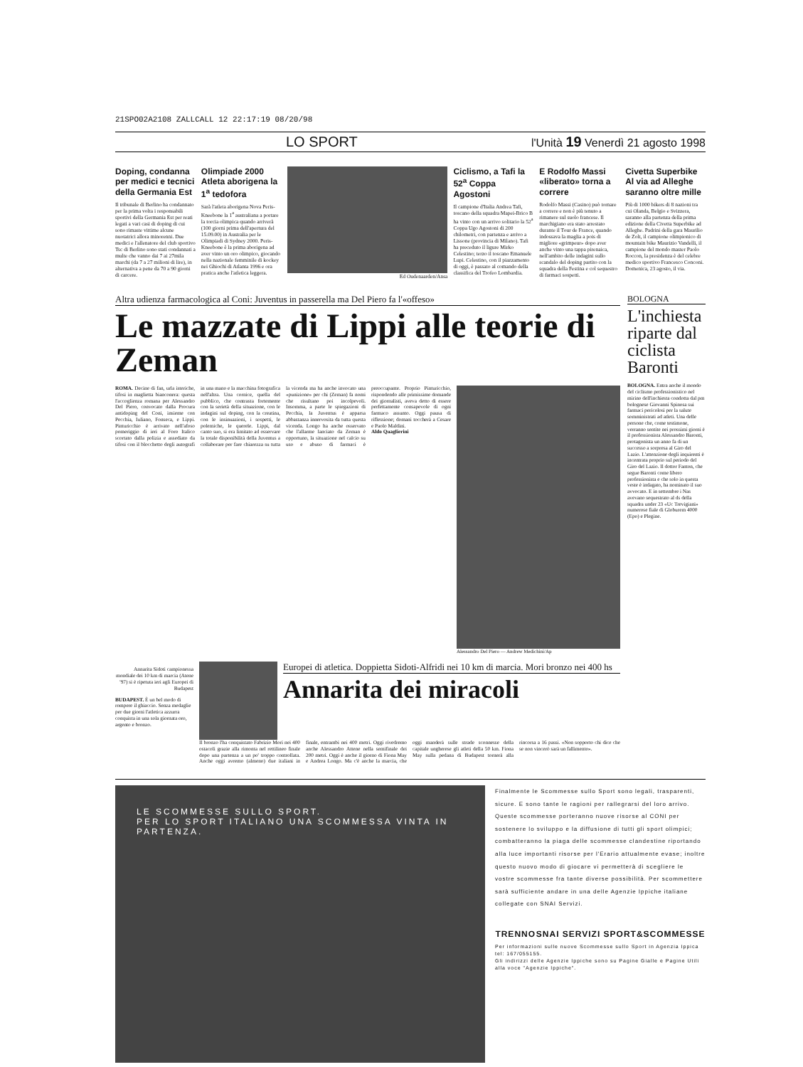21SPO02A2108 ZALLCALL 12 22:17:19 08/20/98
LO SPORT l'Unità 19 Venerdì 21 agosto 1998
Doping, condanna per medici e tecnici della Germania Est
Il tribunale di Berlino ha condannato per la prima volta i responsabili sportivi della Germania Est per reati legati a vari casi di doping di cui sono rimaste vittime alcune nuotatrici allora minorenni. Due medici e l'allenatore del club sportivo Tsc di Berlino sono stati condannati a multe che vanno dai 7 ai 27mila marchi (da 7 a 27 milioni di lire), in alternativa a pene da 70 a 90 giorni di carcere.
Olimpiade 2000 Atleta aborigena la 1<sup>a</sup> tedofora
Sarà l'atleta aborigena Nova Peris-Kneebone la 1<sup>a</sup> australiana a portare la torcia olimpica quando arriverà (100 giorni prima dell'apertura del 15.09.00) in Australia per le Olimpiadi di Sydney 2000. Peris-Kneebone è la prima aborigena ad aver vinto un oro olimpico, giocando nella nazionale femminile di kockey nei Ghiochi di Atlanta 1996 e ora pratica anche l'atletica leggera.
Ed Oudenaarden/Ansa
Ciclismo, a Tafi la 52<sup>a</sup> Coppa Agostoni
Il campione d'Italia Andrea Tafi, toscano della squadra Mapei-Brico B ha vinto con un arrivo solitario la 52<sup>a</sup> Coppa Ugo Agostoni di 200 chilometri, con partenza e arrivo a Lissone (provincia di Milano). Tafi ha preceduto il ligure Mirko Celestino; terzo il toscano Emanuele Lupi. Celestino, con il piazzamento di oggi, è passato al comando della classifica del Trofeo Lombardia.
E Rodolfo Massi «liberato» torna a correre
Rodolfo Massi (Casino) può tornare a correre e non è più tenuto a rimanere sul suolo francese. Il marchigiano era stato arrestato durante il Tour de France, quando indossava la maglia a pois di migliore «grimpeur» dopo aver anche vinto una tappa pirenaica, nell'ambito delle indagini sullo scandalo del doping partito con la squadra della Festina e col sequestro di farmaci sospetti.
Civetta Superbike Al via ad Alleghe saranno oltre mille
Più di 1000 bikers di 8 nazioni tra cui Olanda, Belgio e Svizzera, saranno alla partenza della prima edizione della Civetta Superbike ad Alleghe. Padrini della gara Maurilio de Zolt, il campione olimpionico di mountain bike Maurizio Vandelli, il campione del mondo master Paolo Roccon, la presidenza è del celebre medico sportivo Francesco Conconi. Domenica, 23 agosto, il via.
Altra udienza farmacologica al Coni: Juventus in passerella ma Del Piero fa l'«offeso»
Le mazzate di Lippi alle teorie di Zeman
ROMA. Decine di fan, urla isteriche, tifosi in maglietta bianconera: questa l'accoglienza romana per Alessandro Del Piero, convocato dalla Procura antidoping del Coni, insieme con Pecchia, Iuliano, Fonseca, e Lippi. Pinturicchio è arrivato nell'afoso pomeriggio di ieri al Foro Italico scortato dalla polizia e assediato da tifosi con il blocchetto degli autografi in una mano e la macchina fotografica nell'altra. Una cornice, quella del pubblico, che contrasta fortemente con la serietà della situazione, con le indagini sul doping, con la creatina, con le insinuazioni, i sospetti, le polemiche, le querele. Lippi, dal canto suo, si era limitato ad osservare la totale disponibilità della Juventus a collaborare per fare chiarezza su tutta la vicenda ma ha anche invocato una «punizione» per chi (Zeman) fa nomi che risultano poi incolpevoli. Insomma, a parte le spiegazioni di Pecchia, la Juventus è apparsa abbastanza innervosita da tutta questa vicenda. Longo ha anche osservato che l'allarme lanciato da Zeman è opportuno, la situazione nel calcio su uso e abuso di farmaci è preoccupante. Proprio Pinturicchio, rispondendo alle primissime domande dei giornalisti, aveva detto di essere perfettamente consapevole di ogni farmaco assunto. Oggi pausa di riflessione; domani toccherà a Cesare e Paolo Maldini.
Aldo Quaglierini
Alessandro Del Piero — Andrew Medichini/Ap
Annarita Sidoti campionessa mondiale dei 10 km di marcia (Atene '97) si è ripetuta ieri agli Europei di Budapest
BUDAPEST. È un bel modo di rompere il ghiaccio. Senza medaglie per due giorni l'atletica azzurra conquista in una sola giornata oro, argento e bronzo.
Europei di atletica. Doppietta Sidoti-Alfridi nei 10 km di marcia. Mori bronzo nei 400 hs
Annarita dei miracoli
Il bronzo l'ha conquistato Fabrizio Mori nei 400 ostacoli grazie alla rimonta nel rettilineo finale dopo una partenza a un po' troppo controllata. Anche oggi avremo (almeno) due italiani in finale, entrambi nei 400 metri. Oggi rivedremo anche Alessandro Attene nella semifinale dei 200 metri. Oggi è anche il giorno di Fiona May e Andrea Longo. Ma c'è anche la marcia, che oggi manderà sulle strade sconnesse della capitale ungherese gli atleti della 50 km. Fiona May sulla pedana di Budapest tornerà alla rincorsa a 16 passi. «Non sopporto chi dice che se non vincerò sarà un fallimento».
BOLOGNA
L'inchiesta riparte dal ciclista Baronti
BOLOGNA. Entra anche il mondo del ciclismo professionistico nel mirino dell'inchiesta condotta dal pm bolognese Giovanni Spinosa sui farmaci pericolosi per la salute somministrati ad atleti. Una delle persone che, come testimone, verranno sentite nei prossimi giorni è il professionista Alessandro Baronti, protagonista un anno fa di un successo a sorpresa al Giro del Lazio. L'attenzione degli inquirenti è incentrata proprio sul periodo del Giro del Lazio. Il dottor Fanton, che segue Baronti come libero professionista e che solo in questa veste è indagato, ha nominato il suo avvocato. E in settembre i Nas avevano sequestrato al ds della squadra under 23 «Uc Trevigiani» numerose fiale di Globurem 4000 (Epo) e Plegine.
LE SCOMMESSE SULLO SPORT.
PER LO SPORT ITALIANO UNA SCOMMESSA VINTA IN PARTENZA.
Finalmente le Scommesse sullo Sport sono legali, trasparenti, sicure. E sono tante le ragioni per rallegrarsi del loro arrivo. Queste scommesse porteranno nuove risorse al CONI per sostenere lo sviluppo e la diffusione di tutti gli sport olimpici; combatteranno la piaga delle scommesse clandestine riportando alla luce importanti risorse per l'Erario attualmente evase; inoltre questo nuovo modo di giocare vi permetterà di scegliere le vostre scommesse fra tante diverse possibilità. Per scommettere sarà sufficiente andare in una delle Agenzie Ippiche italiane collegate con SNAI Servizi.
TRENNO SNAI SERVIZI SPORT&SCOMMESSE
Per informazioni sulle nuove Scommesse sullo Sport in Agenzia Ippica tel: 167/055155.
Gli indirizzi delle Agenzie Ippiche sono su Pagine Gialle e Pagine Utili alla voce "Agenzie Ippiche".